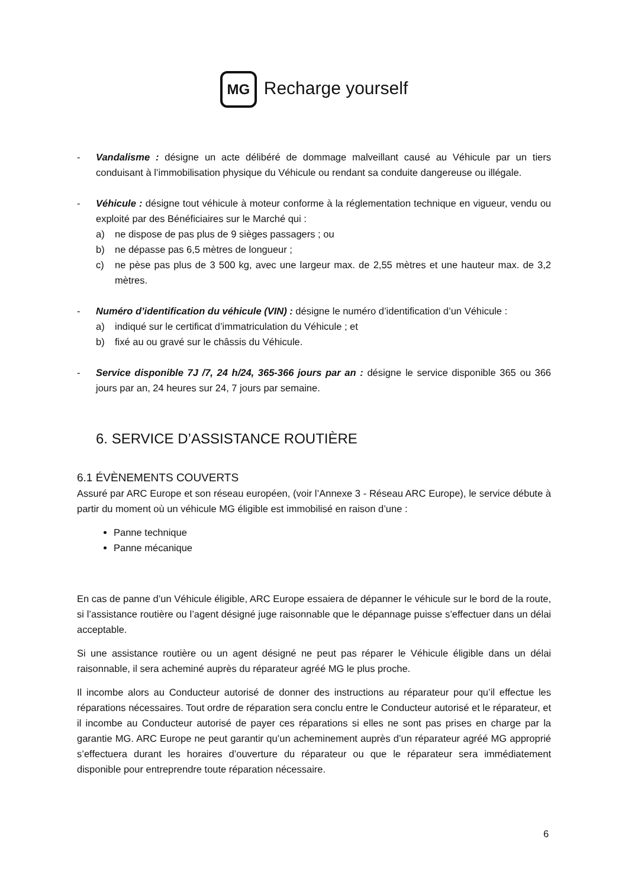MG Recharge yourself
- Vandalisme : désigne un acte délibéré de dommage malveillant causé au Véhicule par un tiers conduisant à l’immobilisation physique du Véhicule ou rendant sa conduite dangereuse ou illégale.
- Véhicule : désigne tout véhicule à moteur conforme à la réglementation technique en vigueur, vendu ou exploité par des Bénéficiaires sur le Marché qui :
a) ne dispose de pas plus de 9 sièges passagers ; ou
b) ne dépasse pas 6,5 mètres de longueur ;
c) ne pèse pas plus de 3 500 kg, avec une largeur max. de 2,55 mètres et une hauteur max. de 3,2 mètres.
- Numéro d’identification du véhicule (VIN) : désigne le numéro d’identification d’un Véhicule :
a) indiqué sur le certificat d’immatriculation du Véhicule ; et
b) fixé au ou gravé sur le châssis du Véhicule.
- Service disponible 7J /7, 24 h/24, 365-366 jours par an : désigne le service disponible 365 ou 366 jours par an, 24 heures sur 24, 7 jours par semaine.
6. SERVICE D’ASSISTANCE ROUTIÈRE
6.1 ÉVÈNEMENTS COUVERTS
Assuré par ARC Europe et son réseau européen, (voir l’Annexe 3 - Réseau ARC Europe), le service débute à partir du moment où un véhicule MG éligible est immobilisé en raison d’une :
Panne technique
Panne mécanique
En cas de panne d’un Véhicule éligible, ARC Europe essaiera de dépanner le véhicule sur le bord de la route, si l’assistance routière ou l’agent désigné juge raisonnable que le dépannage puisse s’effectuer dans un délai acceptable.
Si une assistance routière ou un agent désigné ne peut pas réparer le Véhicule éligible dans un délai raisonnable, il sera acheminé auprès du réparateur agréé MG le plus proche.
Il incombe alors au Conducteur autorisé de donner des instructions au réparateur pour qu’il effectue les réparations nécessaires. Tout ordre de réparation sera conclu entre le Conducteur autorisé et le réparateur, et il incombe au Conducteur autorisé de payer ces réparations si elles ne sont pas prises en charge par la garantie MG. ARC Europe ne peut garantir qu’un acheminement auprès d’un réparateur agréé MG approprié s’effectuera durant les horaires d’ouverture du réparateur ou que le réparateur sera immédiatement disponible pour entreprendre toute réparation nécessaire.
6